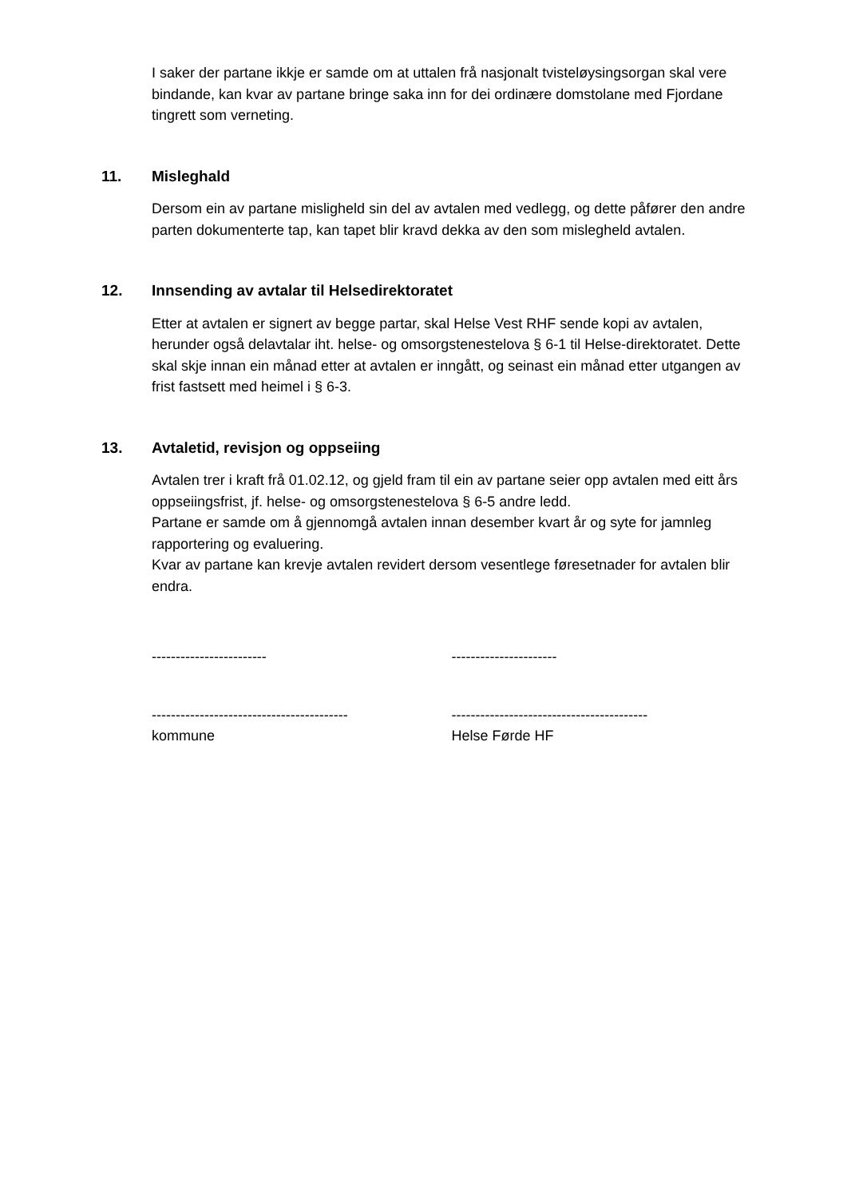I saker der partane ikkje er samde om at uttalen frå nasjonalt tvisteløysingsorgan skal vere bindande, kan kvar av partane bringe saka inn for dei ordinære domstolane med Fjordane tingrett som verneting.
11. Misleghald
Dersom ein av partane misligheld sin del av avtalen med vedlegg, og dette påfører den andre parten dokumenterte tap, kan tapet blir kravd dekka av den som mislegheld avtalen.
12. Innsending av avtalar til Helsedirektoratet
Etter at avtalen er signert av begge partar, skal Helse Vest RHF sende kopi av avtalen, herunder også delavtalar iht. helse- og omsorgstenestelova § 6-1 til Helse-direktoratet. Dette skal skje innan ein månad etter at avtalen er inngått, og seinast ein månad etter utgangen av frist fastsett med heimel i § 6-3.
13. Avtaletid, revisjon og oppseiing
Avtalen trer i kraft frå 01.02.12, og gjeld fram til ein av partane seier opp avtalen med eitt års oppseiingsfrist, jf. helse- og omsorgstenestelova § 6-5 andre ledd.
Partane er samde om å gjennomgå avtalen innan desember kvart år og syte for jamnleg rapportering og evaluering.
Kvar av partane kan krevje avtalen revidert dersom vesentlege føresetnader for avtalen blir endra.
------------------------ ----------------------
-----------------------------------------
kommune
-----------------------------------------
Helse Førde HF